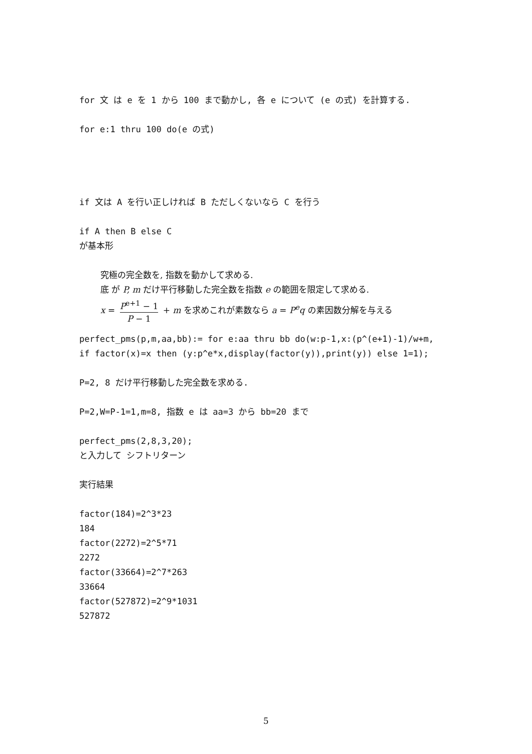for 文 は e を 1 から 100 まで動かし, 各 e について (e の式) を計算する.
for e:1 thru 100 do(e の式)
if 文は A を行い正しければ B ただしくないなら C を行う
if A then B else C
が基本形
究極の完全数を, 指数を動かして求める.
底 が P, m だけ平行移動した完全数を指数 e の範囲を限定して求める.
x = P<sup>e+1</sup> − 1 P − 1 + m を求めこれが素数なら a = P<sup>e</sup>q の素因数分解を与える
perfect_pms(p,m,aa,bb):= for e:aa thru bb do(w:p-1,x:(p^(e+1)-1)/w+m,
if factor(x)=x then (y:p^e*x,display(factor(y)),print(y)) else 1=1);
P=2, 8 だけ平行移動した完全数を求める.
P=2,W=P-1=1,m=8, 指数 e は aa=3 から bb=20 まで
perfect_pms(2,8,3,20);
と入力して シフトリターン
実行結果
factor(184)=2^3*23
184
factor(2272)=2^5*71
2272
factor(33664)=2^7*263
33664
factor(527872)=2^9*1031
527872
5